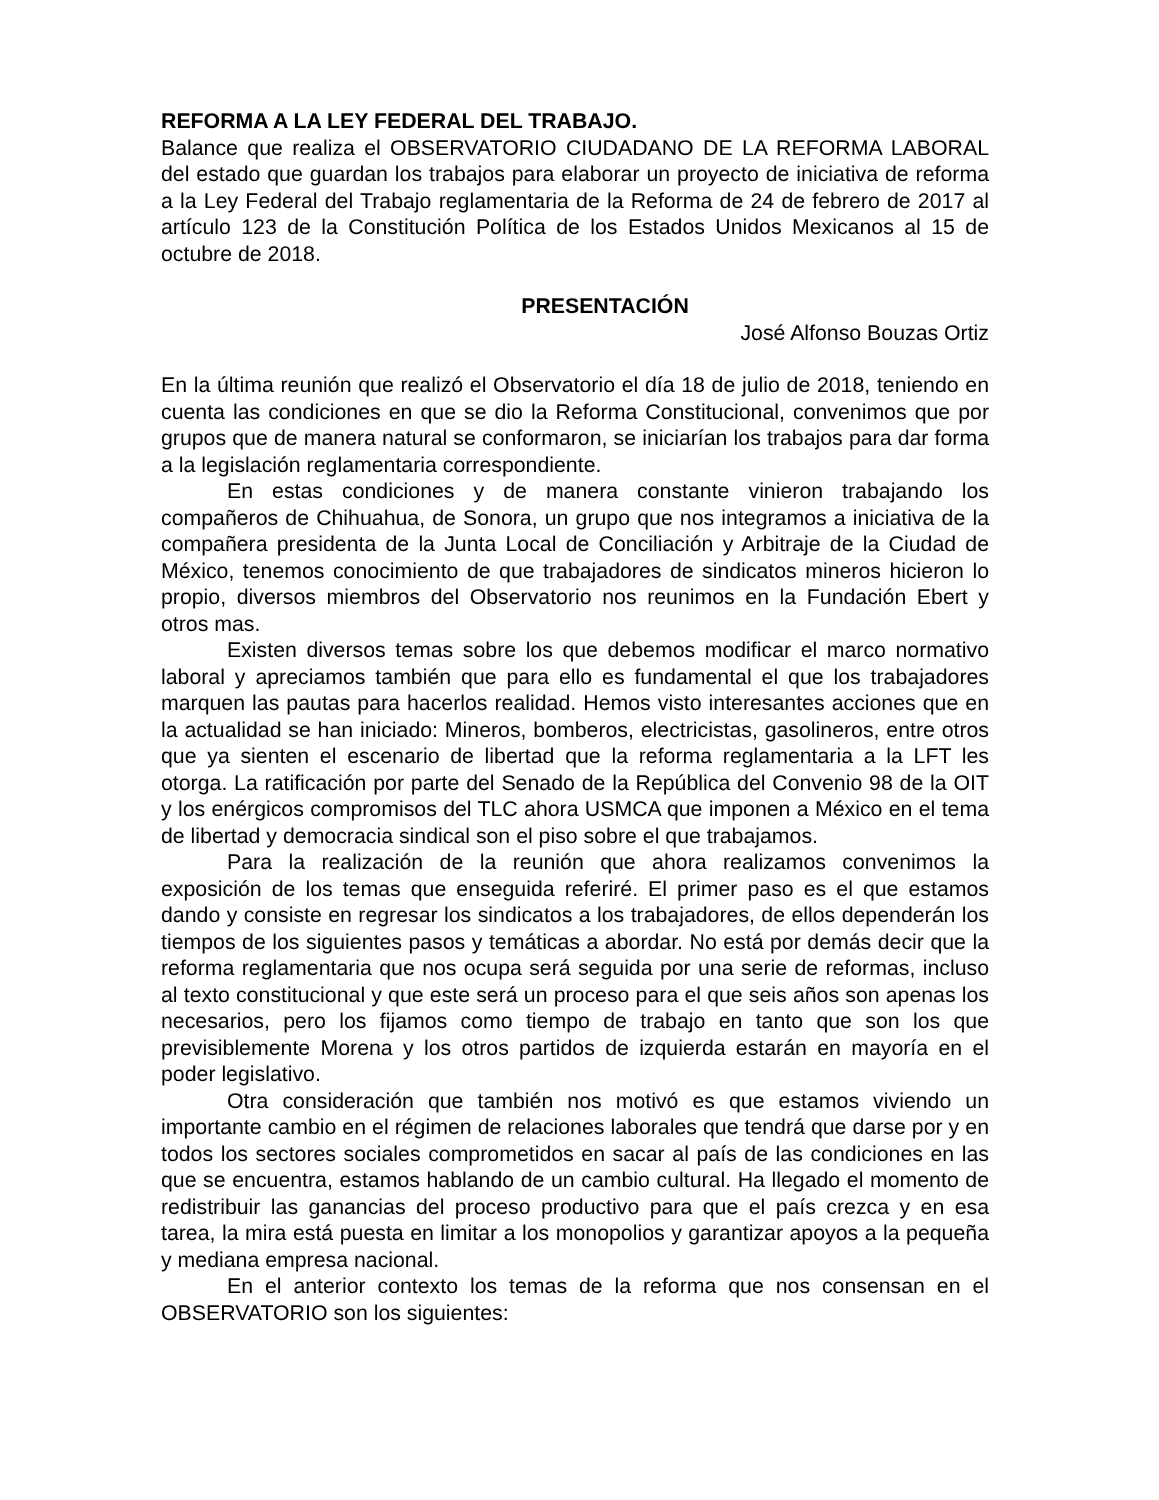REFORMA A LA LEY FEDERAL DEL TRABAJO.
Balance que realiza el OBSERVATORIO CIUDADANO DE LA REFORMA LABORAL del estado que guardan los trabajos para elaborar un proyecto de iniciativa de reforma a la Ley Federal del Trabajo reglamentaria de la Reforma de 24 de febrero de 2017 al artículo 123 de la Constitución Política de los Estados Unidos Mexicanos al 15 de octubre de 2018.
PRESENTACIÓN
José Alfonso Bouzas Ortiz
En la última reunión que realizó el Observatorio el día 18 de julio de 2018, teniendo en cuenta las condiciones en que se dio la Reforma Constitucional, convenimos que por grupos que de manera natural se conformaron, se iniciarían los trabajos para dar forma a la legislación reglamentaria correspondiente.
En estas condiciones y de manera constante vinieron trabajando los compañeros de Chihuahua, de Sonora, un grupo que nos integramos a iniciativa de la compañera presidenta de la Junta Local de Conciliación y Arbitraje de la Ciudad de México, tenemos conocimiento de que trabajadores de sindicatos mineros hicieron lo propio, diversos miembros del Observatorio nos reunimos en la Fundación Ebert y otros mas.
Existen diversos temas sobre los que debemos modificar el marco normativo laboral y apreciamos también que para ello es fundamental el que los trabajadores marquen las pautas para hacerlos realidad. Hemos visto interesantes acciones que en la actualidad se han iniciado: Mineros, bomberos, electricistas, gasolineros, entre otros que ya sienten el escenario de libertad que la reforma reglamentaria a la LFT les otorga. La ratificación por parte del Senado de la República del Convenio 98 de la OIT y los enérgicos compromisos del TLC ahora USMCA que imponen a México en el tema de libertad y democracia sindical son el piso sobre el que trabajamos.
Para la realización de la reunión que ahora realizamos convenimos la exposición de los temas que enseguida referiré. El primer paso es el que estamos dando y consiste en regresar los sindicatos a los trabajadores, de ellos dependerán los tiempos de los siguientes pasos y temáticas a abordar. No está por demás decir que la reforma reglamentaria que nos ocupa será seguida por una serie de reformas, incluso al texto constitucional y que este será un proceso para el que seis años son apenas los necesarios, pero los fijamos como tiempo de trabajo en tanto que son los que previsiblemente Morena y los otros partidos de izquierda estarán en mayoría en el poder legislativo.
Otra consideración que también nos motivó es que estamos viviendo un importante cambio en el régimen de relaciones laborales que tendrá que darse por y en todos los sectores sociales comprometidos en sacar al país de las condiciones en las que se encuentra, estamos hablando de un cambio cultural. Ha llegado el momento de redistribuir las ganancias del proceso productivo para que el país crezca y en esa tarea, la mira está puesta en limitar a los monopolios y garantizar apoyos a la pequeña y mediana empresa nacional.
En el anterior contexto los temas de la reforma que nos consensan en el OBSERVATORIO son los siguientes: